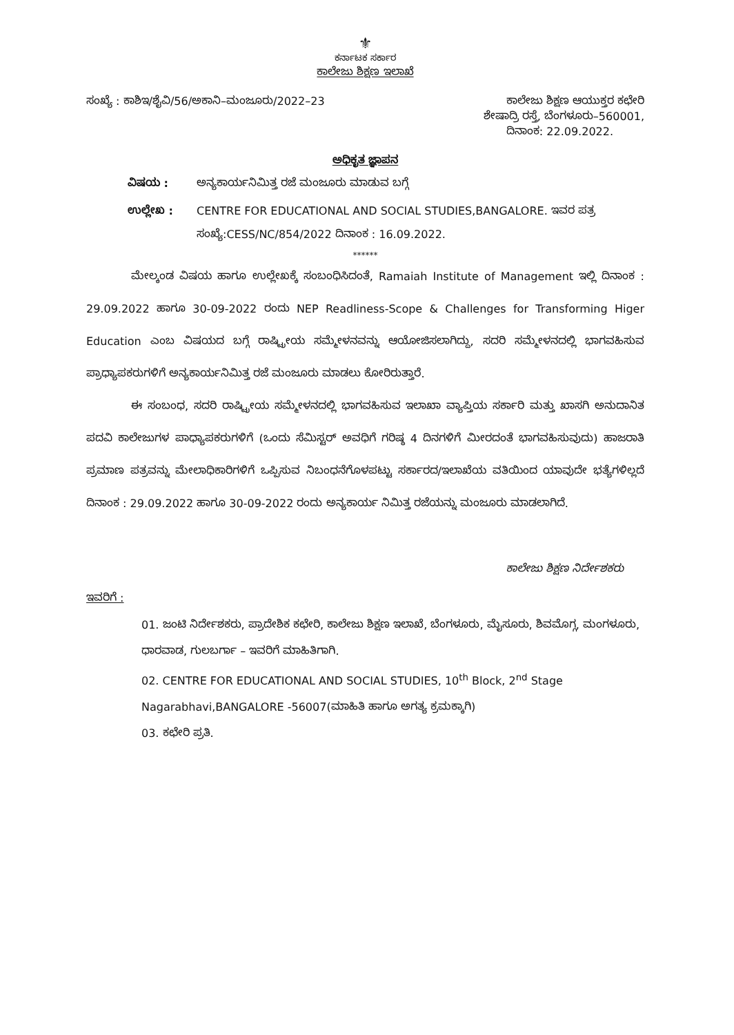⚜
ಕರ್ನಾಟಕ ಸರ್ಕಾರ
ಕಾಲೇಜು ಶಿಕ್ಷಣ ಇಲಾಖೆ
ಸಂಖ್ಯೆ : ಕಾಶಿಇ/ಶೈವಿ/56/ಅಕಾನಿ–ಮಂಜೂರು/2022–23 ಕಾಲೇಜು ಶಿಕ್ಷಣ ಆಯುಕ್ತರ ಕಛೇರಿ
ಶೇಷಾದ್ರಿ ರಸ್ತೆ, ಬೆಂಗಳೂರು–560001,
ದಿನಾಂಕ: 22.09.2022.
ಅಧಿಕೃತ ಜ್ಞಾಪನ
ವಿಷಯ : ಅನ್ಯಕಾರ್ಯನಿಮಿತ್ತ ರಜೆ ಮಂಜೂರು ಮಾಡುವ ಬಗ್ಗೆ
ಉಲ್ಲೇಖ : CENTRE FOR EDUCATIONAL AND SOCIAL STUDIES,BANGALORE. ಇವರ ಪತ್ರ ಸಂಖ್ಯೆ:CESS/NC/854/2022 ದಿನಾಂಕ : 16.09.2022.
******
ಮೇಲ್ಕಂಡ ವಿಷಯ ಹಾಗೂ ಉಲ್ಲೇಖಕ್ಕೆ ಸಂಬಂಧಿಸಿದಂತೆ, Ramaiah Institute of Management ಇಲ್ಲಿ ದಿನಾಂಕ : 29.09.2022 ಹಾಗೂ 30-09-2022 ರಂದು NEP Readliness-Scope & Challenges for Transforming Higer Education ಎಂಬ ವಿಷಯದ ಬಗ್ಗೆ ರಾಷ್ಟ್ರೀಯ ಸಮ್ಮೇಳನವನ್ನು ಆಯೋಜಿಸಲಾಗಿದ್ದು, ಸದರಿ ಸಮ್ಮೇಳನದಲ್ಲಿ ಭಾಗವಹಿಸುವ ಪ್ರಾಧ್ಯಾಪಕರುಗಳಿಗೆ ಅನ್ಯಕಾರ್ಯನಿಮಿತ್ತ ರಜೆ ಮಂಜೂರು ಮಾಡಲು ಕೋರಿರುತ್ತಾರೆ.
ಈ ಸಂಬಂಧ, ಸದರಿ ರಾಷ್ಟ್ರೀಯ ಸಮ್ಮೇಳನದಲ್ಲಿ ಭಾಗವಹಿಸುವ ಇಲಾಖಾ ವ್ಯಾಪ್ತಿಯ ಸರ್ಕಾರಿ ಮತ್ತು ಖಾಸಗಿ ಅನುದಾನಿತ ಪದವಿ ಕಾಲೇಜುಗಳ ಪಾಧ್ಯಾಪಕರುಗಳಿಗೆ (ಒಂದು ಸೆಮಿಸ್ಟರ್ ಅವಧಿಗೆ ಗರಿಷ್ಠ 4 ದಿನಗಳಿಗೆ ಮೀರದಂತೆ ಭಾಗವಹಿಸುವುದು) ಹಾಜರಾತಿ ಪ್ರಮಾಣ ಪತ್ರವನ್ನು ಮೇಲಾಧಿಕಾರಿಗಳಿಗೆ ಒಪ್ಪಿಸುವ ನಿಬಂಧನೆಗೊಳಪಟ್ಟು ಸರ್ಕಾರದ/ಇಲಾಖೆಯ ವತಿಯಿಂದ ಯಾವುದೇ ಭತ್ಯೆಗಳಿಲ್ಲದೆ ದಿನಾಂಕ : 29.09.2022 ಹಾಗೂ 30-09-2022 ರಂದು ಅನ್ಯಕಾರ್ಯ ನಿಮಿತ್ತ ರಜೆಯನ್ನು ಮಂಜೂರು ಮಾಡಲಾಗಿದೆ.
ಕಾಲೇಜು ಶಿಕ್ಷಣ ನಿರ್ದೇಶಕರು
ಇವರಿಗೆ :
01. ಜಂಟಿ ನಿರ್ದೇಶಕರು, ಪ್ರಾದೇಶಿಕ ಕಛೇರಿ, ಕಾಲೇಜು ಶಿಕ್ಷಣ ಇಲಾಖೆ, ಬೆಂಗಳೂರು, ಮೈಸೂರು, ಶಿವಮೊಗ್ಗ, ಮಂಗಳೂರು, ಧಾರವಾಡ, ಗುಲಬರ್ಗಾ – ಇವರಿಗೆ ಮಾಹಿತಿಗಾಗಿ.
02. CENTRE FOR EDUCATIONAL AND SOCIAL STUDIES, 10<sup>th</sup> Block, 2<sup>nd</sup> Stage Nagarabhavi,BANGALORE -56007(ಮಾಹಿತಿ ಹಾಗೂ ಅಗತ್ಯ ಕ್ರಮಕ್ಕಾಗಿ)
03. ಕಛೇರಿ ಪ್ರತಿ.